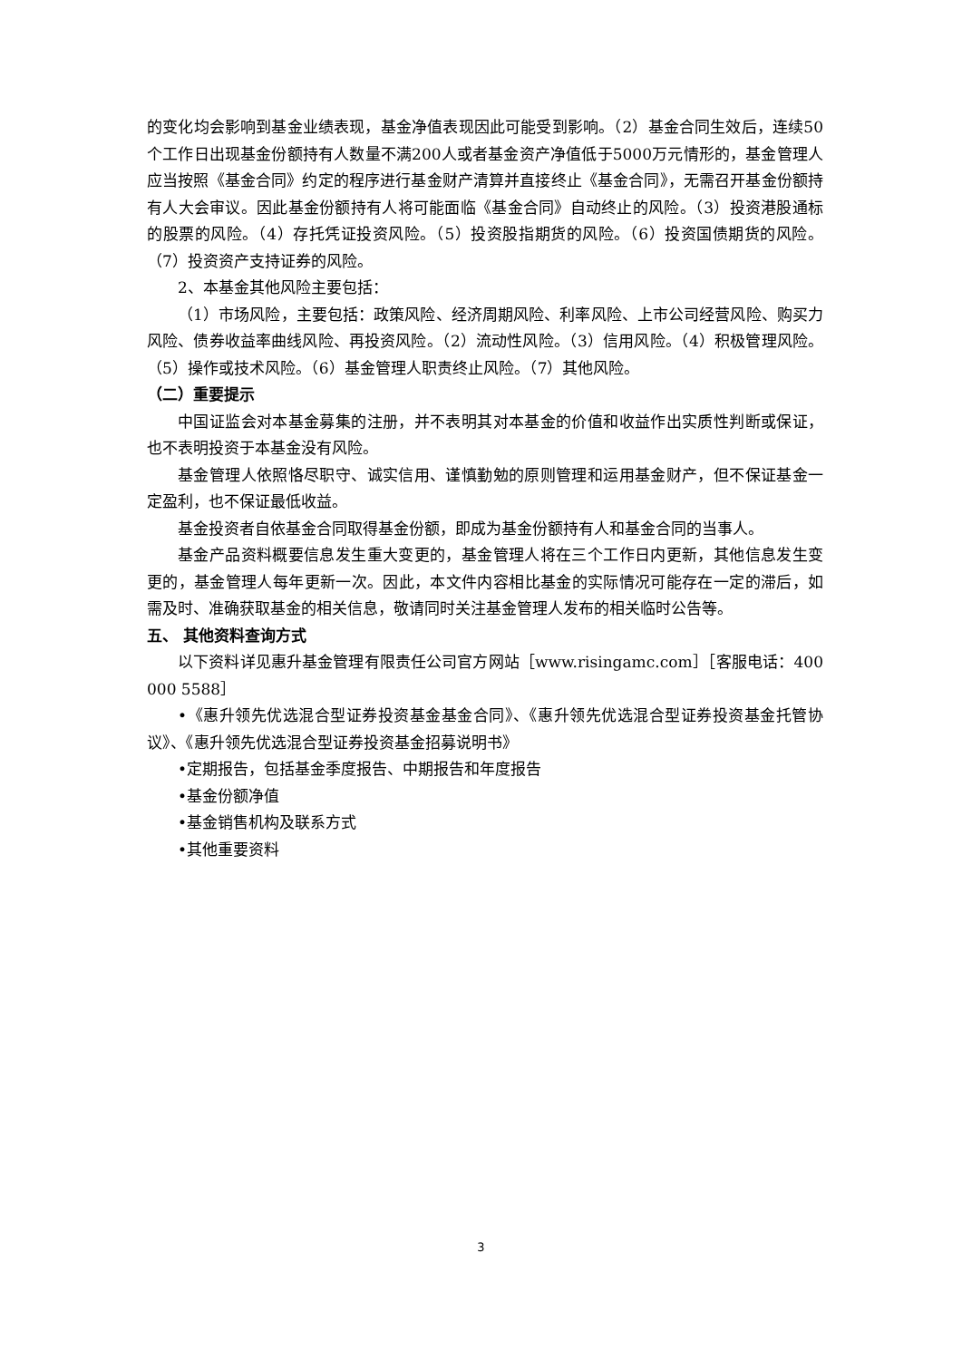的变化均会影响到基金业绩表现，基金净值表现因此可能受到影响。（2）基金合同生效后，连续50个工作日出现基金份额持有人数量不满200人或者基金资产净值低于5000万元情形的，基金管理人应当按照《基金合同》约定的程序进行基金财产清算并直接终止《基金合同》，无需召开基金份额持有人大会审议。因此基金份额持有人将可能面临《基金合同》自动终止的风险。（3）投资港股通标的股票的风险。（4）存托凭证投资风险。（5）投资股指期货的风险。（6）投资国债期货的风险。（7）投资资产支持证券的风险。
2、本基金其他风险主要包括：
（1）市场风险，主要包括：政策风险、经济周期风险、利率风险、上市公司经营风险、购买力风险、债券收益率曲线风险、再投资风险。（2）流动性风险。（3）信用风险。（4）积极管理风险。（5）操作或技术风险。（6）基金管理人职责终止风险。（7）其他风险。
（二）重要提示
中国证监会对本基金募集的注册，并不表明其对本基金的价值和收益作出实质性判断或保证，也不表明投资于本基金没有风险。
基金管理人依照恪尽职守、诚实信用、谨慎勤勉的原则管理和运用基金财产，但不保证基金一定盈利，也不保证最低收益。
基金投资者自依基金合同取得基金份额，即成为基金份额持有人和基金合同的当事人。
基金产品资料概要信息发生重大变更的，基金管理人将在三个工作日内更新，其他信息发生变更的，基金管理人每年更新一次。因此，本文件内容相比基金的实际情况可能存在一定的滞后，如需及时、准确获取基金的相关信息，敬请同时关注基金管理人发布的相关临时公告等。
五、 其他资料查询方式
以下资料详见惠升基金管理有限责任公司官方网站［www.risingamc.com］［客服电话：400 000 5588］
•《惠升领先优选混合型证券投资基金基金合同》、《惠升领先优选混合型证券投资基金托管协议》、《惠升领先优选混合型证券投资基金招募说明书》
•定期报告，包括基金季度报告、中期报告和年度报告
•基金份额净值
•基金销售机构及联系方式
•其他重要资料
3